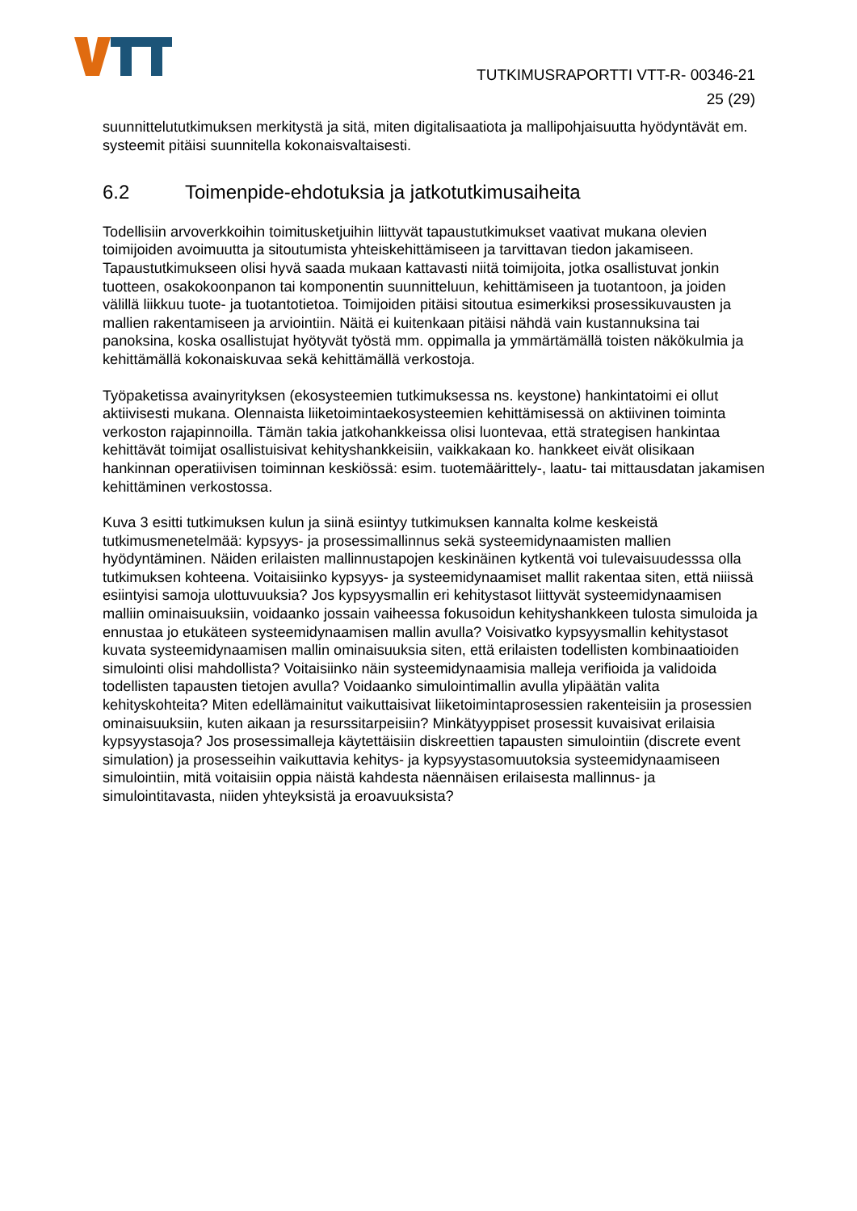TUTKIMUSRAPORTTI VTT-R- 00346-21
25 (29)
suunnittelututkimuksen merkitystä ja sitä, miten digitalisaatiota ja mallipohjaisuutta hyödyntävät em. systeemit pitäisi suunnitella kokonaisvaltaisesti.
6.2 Toimenpide-ehdotuksia ja jatkotutkimusaiheita
Todellisiin arvoverkkoihin toimitusketjuihin liittyvät tapaustutkimukset vaativat mukana olevien toimijoiden avoimuutta ja sitoutumista yhteiskehittämiseen ja tarvittavan tiedon jakamiseen. Tapaustutkimukseen olisi hyvä saada mukaan kattavasti niitä toimijoita, jotka osallistuvat jonkin tuotteen, osakokoonpanon tai komponentin suunnitteluun, kehittämiseen ja tuotantoon, ja joiden välillä liikkuu tuote- ja tuotantotietoa. Toimijoiden pitäisi sitoutua esimerkiksi prosessikuvausten ja mallien rakentamiseen ja arviointiin. Näitä ei kuitenkaan pitäisi nähdä vain kustannuksina tai panoksina, koska osallistujat hyötyvät työstä mm. oppimalla ja ymmärtämällä toisten näkökulmia ja kehittämällä kokonaiskuvaa sekä kehittämällä verkostoja.
Työpaketissa avainyrityksen (ekosysteemien tutkimuksessa ns. keystone) hankintatoimi ei ollut aktiivisesti mukana. Olennaista liiketoimintaekosysteemien kehittämisessä on aktiivinen toiminta verkoston rajapinnoilla. Tämän takia jatkohankkeissa olisi luontevaa, että strategisen hankintaa kehittävät toimijat osallistuisivat kehityshankkeisiin, vaikkakaan ko. hankkeet eivät olisikaan hankinnan operatiivisen toiminnan keskiössä: esim. tuotemäärittely-, laatu- tai mittausdatan jakamisen kehittäminen verkostossa.
Kuva 3 esitti tutkimuksen kulun ja siinä esiintyy tutkimuksen kannalta kolme keskeistä tutkimusmenetelmää: kypsyys- ja prosessimallinnus sekä systeemidynaamisten mallien hyödyntäminen. Näiden erilaisten mallinnustapojen keskinäinen kytkentä voi tulevaisuudesssa olla tutkimuksen kohteena. Voitaisiinko kypsyys- ja systeemidynaamiset mallit rakentaa siten, että niiissä esiintyisi samoja ulottuvuuksia? Jos kypsyysmallin eri kehitystasot liittyvät systeemidynaamisen malliin ominaisuuksiin, voidaanko jossain vaiheessa fokusoidun kehityshankkeen tulosta simuloida ja ennustaa jo etukäteen systeemidynaamisen mallin avulla? Voisivatko kypsyysmallin kehitystasot kuvata systeemidynaamisen mallin ominaisuuksia siten, että erilaisten todellisten kombinaatioiden simulointi olisi mahdollista? Voitaisiinko näin systeemidynaamisia malleja verifioida ja validoida todellisten tapausten tietojen avulla? Voidaanko simulointimallin avulla ylipäätän valita kehityskohteita? Miten edellämainitut vaikuttaisivat liiketoimintaprosessien rakenteisiin ja prosessien ominaisuuksiin, kuten aikaan ja resurssitarpeisiin? Minkätyyppiset prosessit kuvaisivat erilaisia kypsyystasoja? Jos prosessimalleja käytettäisiin diskreettien tapausten simulointiin (discrete event simulation) ja prosesseihin vaikuttavia kehitys- ja kypsyystasomuutoksia systeemidynaamiseen simulointiin, mitä voitaisiin oppia näistä kahdesta näennäisen erilaisesta mallinnus- ja simulointitavasta, niiden yhteyksistä ja eroavuuksista?